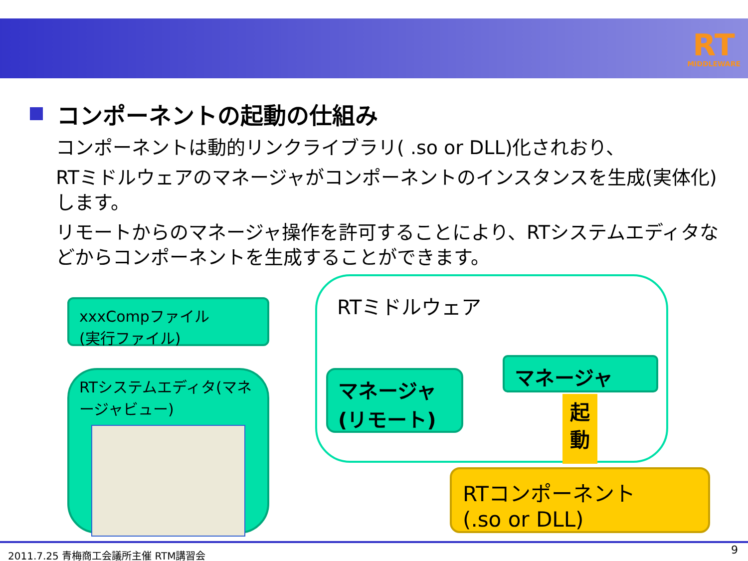RT
MIDDLEWARE
コンポーネントの起動の仕組み
コンポーネントは動的リンクライブラリ( .so or DLL)化されおり、
RTミドルウェアのマネージャがコンポーネントのインスタンスを生成(実体化)します。
リモートからのマネージャ操作を許可することにより、RTシステムエディタなどからコンポーネントを生成することができます。
RTミドルウェア
xxxCompファイル
(実行ファイル)
RTシステムエディタ(マネージャビュー)
マネージャ
(リモート)
マネージャ
起
動
RTコンポーネント
(.so or DLL)
2011.7.25 青梅商工会議所主催 RTM講習会 9